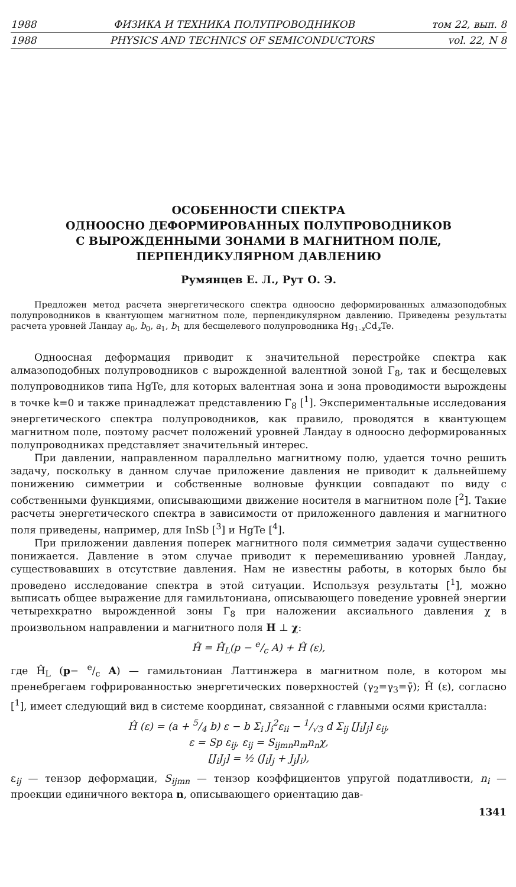1988 ФИЗИКА И ТЕХНИКА ПОЛУПРОВОДНИКОВ том 22, вып. 8
1988 PHYSICS AND TECHNICS OF SEMICONDUCTORS vol. 22, N 8
ОСОБЕННОСТИ СПЕКТРА
ОДНООСНО ДЕФОРМИРОВАННЫХ ПОЛУПРОВОДНИКОВ
С ВЫРОЖДЕННЫМИ ЗОНАМИ В МАГНИТНОМ ПОЛЕ,
ПЕРПЕНДИКУЛЯРНОМ ДАВЛЕНИЮ
Румянцев Е. Л., Рут О. Э.
Предложен метод расчета энергетического спектра одноосно деформированных алмазоподобных полупроводников в квантующем магнитном поле, перпендикулярном давлению. Приведены результаты расчета уровней Ландау a<sub>0</sub>, b<sub>0</sub>, a<sub>1</sub>, b<sub>1</sub> для бесщелевого полупроводника Hg<sub>1-x</sub>Cd<sub>x</sub>Te.
Одноосная деформация приводит к значительной перестройке спектра как алмазоподобных полупроводников с вырожденной валентной зоной Γ<sub>8</sub>, так и бесщелевых полупроводников типа HgTe, для которых валентная зона и зона проводимости вырождены в точке k=0 и также принадлежат представлению Γ<sub>8</sub> [<sup>1</sup>]. Экспериментальные исследования энергетического спектра полупроводников, как правило, проводятся в квантующем магнитном поле, поэтому расчет положений уровней Ландау в одноосно деформированных полупроводниках представляет значительный интерес.
При давлении, направленном параллельно магнитному полю, удается точно решить задачу, поскольку в данном случае приложение давления не приводит к дальнейшему понижению симметрии и собственные волновые функции совпадают по виду с собственными функциями, описывающими движение носителя в магнитном поле [<sup>2</sup>]. Такие расчеты энергетического спектра в зависимости от приложенного давления и магнитного поля приведены, например, для InSb [<sup>3</sup>] и HgTe [<sup>4</sup>].
При приложении давления поперек магнитного поля симметрия задачи существенно понижается. Давление в этом случае приводит к перемешиванию уровней Ландау, существовавших в отсутствие давления. Нам не известны работы, в которых было бы проведено исследование спектра в этой ситуации. Используя результаты [<sup>1</sup>], можно выписать общее выражение для гамильтониана, описывающего поведение уровней энергии четырехкратно вырожденной зоны Γ<sub>8</sub> при наложении аксиального давления χ в произвольном направлении и магнитного поля H ⊥ χ:
Ĥ = Ĥ<sub>L</sub>(p − e/c A) + Ĥ (ε),
где Ĥ<sub>L</sub> (p− e/c A) — гамильтониан Латтинжера в магнитном поле, в котором мы пренебрегаем гофрированностью энергетических поверхностей (γ<sub>2</sub>=γ<sub>3</sub>=γ̄); Ĥ (ε), согласно [<sup>1</sup>], имеет следующий вид в системе координат, связанной с главными осями кристалла:
Ĥ (ε) = (a + 5/4 b) ε − b Σ<sub>i</sub> J<sub>i</sub><sup>2</sup>ε<sub>ii</sub> − 1/√3 d Σ<sub>ij</sub> [J<sub>i</sub>J<sub>j</sub>] ε<sub>ij</sub>,
ε = Sp ε<sub>ij</sub>, ε<sub>ij</sub> = S<sub>ijmn</sub>n<sub>m</sub>n<sub>n</sub>χ,
[J<sub>i</sub>J<sub>j</sub>] = ½ (J<sub>i</sub>J<sub>j</sub> + J<sub>j</sub>J<sub>i</sub>),
ε<sub>ij</sub> — тензор деформации, S<sub>ijmn</sub> — тензор коэффициентов упругой податливости, n<sub>i</sub> — проекции единичного вектора n, описывающего ориентацию дав-
1341